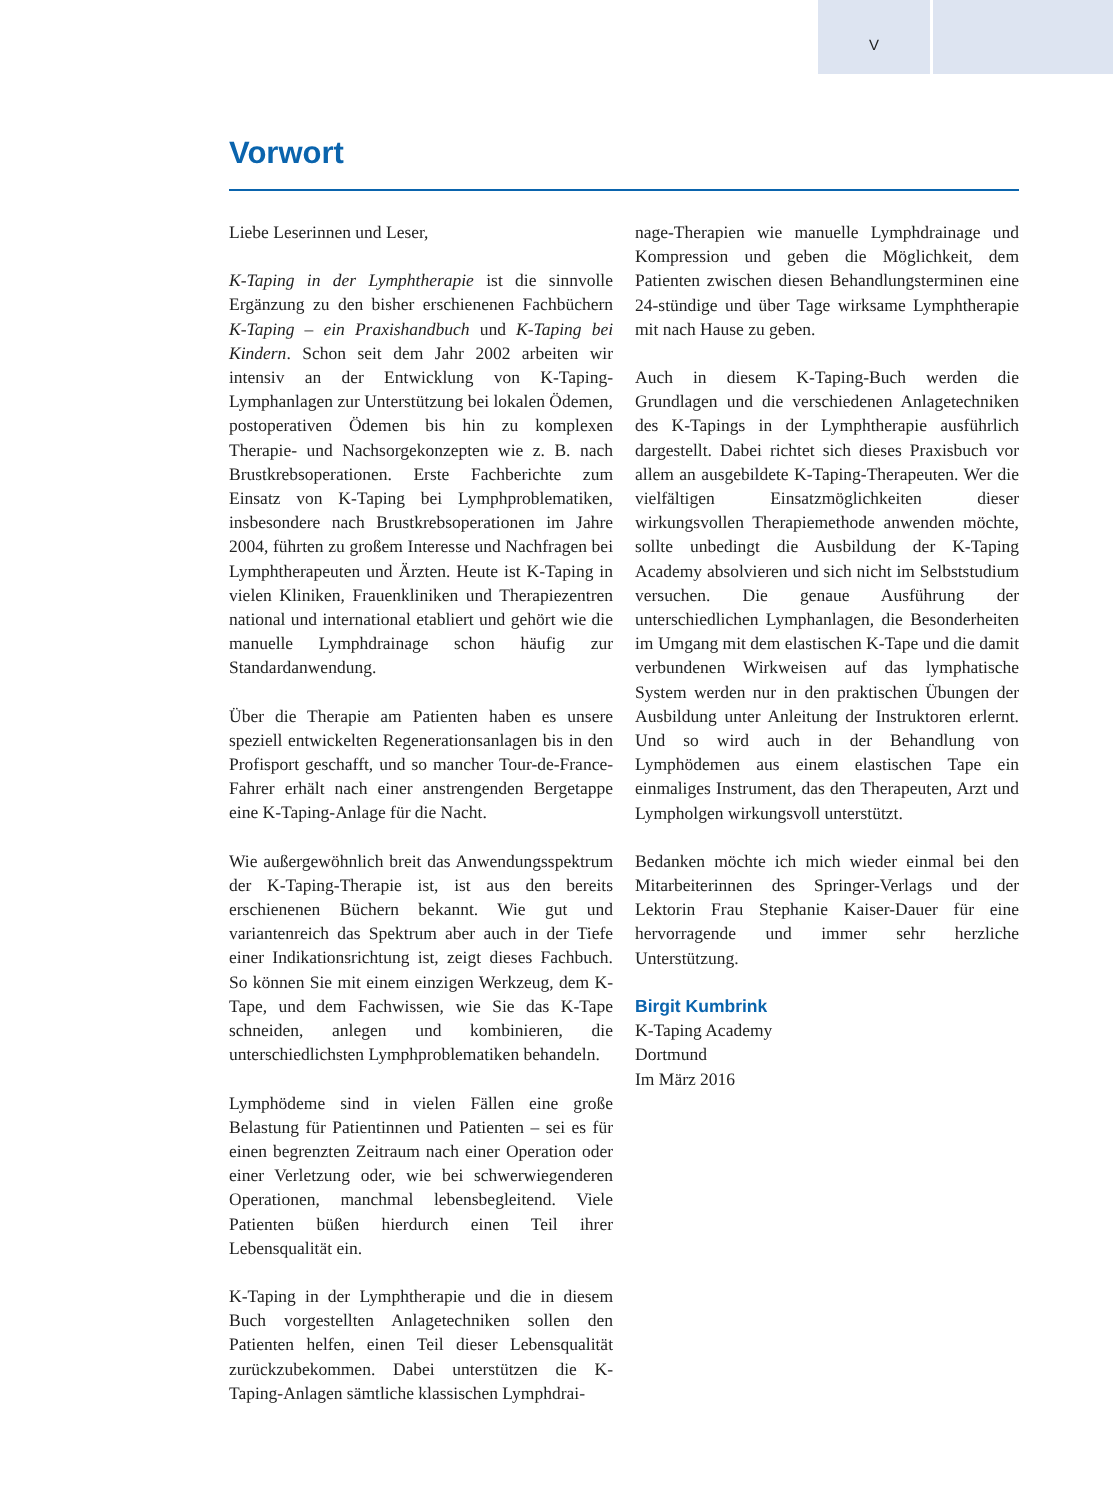V
Vorwort
Liebe Leserinnen und Leser,
K-Taping in der Lymphtherapie ist die sinnvolle Ergänzung zu den bisher erschienenen Fachbüchern K-Taping – ein Praxishandbuch und K-Taping bei Kindern. Schon seit dem Jahr 2002 arbeiten wir intensiv an der Entwicklung von K-Taping-Lymphanlagen zur Unterstützung bei lokalen Ödemen, postoperativen Ödemen bis hin zu komplexen Therapie- und Nachsorgekonzepten wie z. B. nach Brustkrebsoperationen. Erste Fachberichte zum Einsatz von K-Taping bei Lymphproblematiken, insbesondere nach Brustkrebsoperationen im Jahre 2004, führten zu großem Interesse und Nachfragen bei Lymphtherapeuten und Ärzten. Heute ist K-Taping in vielen Kliniken, Frauenkliniken und Therapiezentren national und international etabliert und gehört wie die manuelle Lymphdrainage schon häufig zur Standardanwendung.
Über die Therapie am Patienten haben es unsere speziell entwickelten Regenerationsanlagen bis in den Profisport geschafft, und so mancher Tour-de-France-Fahrer erhält nach einer anstrengenden Bergetappe eine K-Taping-Anlage für die Nacht.
Wie außergewöhnlich breit das Anwendungsspektrum der K-Taping-Therapie ist, ist aus den bereits erschienenen Büchern bekannt. Wie gut und variantenreich das Spektrum aber auch in der Tiefe einer Indikationsrichtung ist, zeigt dieses Fachbuch. So können Sie mit einem einzigen Werkzeug, dem K-Tape, und dem Fachwissen, wie Sie das K-Tape schneiden, anlegen und kombinieren, die unterschiedlichsten Lymphproblematiken behandeln.
Lymphödeme sind in vielen Fällen eine große Belastung für Patientinnen und Patienten – sei es für einen begrenzten Zeitraum nach einer Operation oder einer Verletzung oder, wie bei schwerwiegenderen Operationen, manchmal lebensbegleitend. Viele Patienten büßen hierdurch einen Teil ihrer Lebensqualität ein.
K-Taping in der Lymphtherapie und die in diesem Buch vorgestellten Anlagetechniken sollen den Patienten helfen, einen Teil dieser Lebensqualität zurückzubekommen. Dabei unterstützen die K-Taping-Anlagen sämtliche klassischen Lymphdrai-
nage-Therapien wie manuelle Lymphdrainage und Kompression und geben die Möglichkeit, dem Patienten zwischen diesen Behandlungsterminen eine 24-stündige und über Tage wirksame Lymphtherapie mit nach Hause zu geben.
Auch in diesem K-Taping-Buch werden die Grundlagen und die verschiedenen Anlagetechniken des K-Tapings in der Lymphtherapie ausführlich dargestellt. Dabei richtet sich dieses Praxisbuch vor allem an ausgebildete K-Taping-Therapeuten. Wer die vielfältigen Einsatzmöglichkeiten dieser wirkungsvollen Therapiemethode anwenden möchte, sollte unbedingt die Ausbildung der K-Taping Academy absolvieren und sich nicht im Selbststudium versuchen. Die genaue Ausführung der unterschiedlichen Lymphanlagen, die Besonderheiten im Umgang mit dem elastischen K-Tape und die damit verbundenen Wirkweisen auf das lymphatische System werden nur in den praktischen Übungen der Ausbildung unter Anleitung der Instruktoren erlernt. Und so wird auch in der Behandlung von Lymphödemen aus einem elastischen Tape ein einmaliges Instrument, das den Therapeuten, Arzt und Lympholgen wirkungsvoll unterstützt.
Bedanken möchte ich mich wieder einmal bei den Mitarbeiterinnen des Springer-Verlags und der Lektorin Frau Stephanie Kaiser-Dauer für eine hervorragende und immer sehr herzliche Unterstützung.
Birgit Kumbrink
K-Taping Academy
Dortmund
Im März 2016